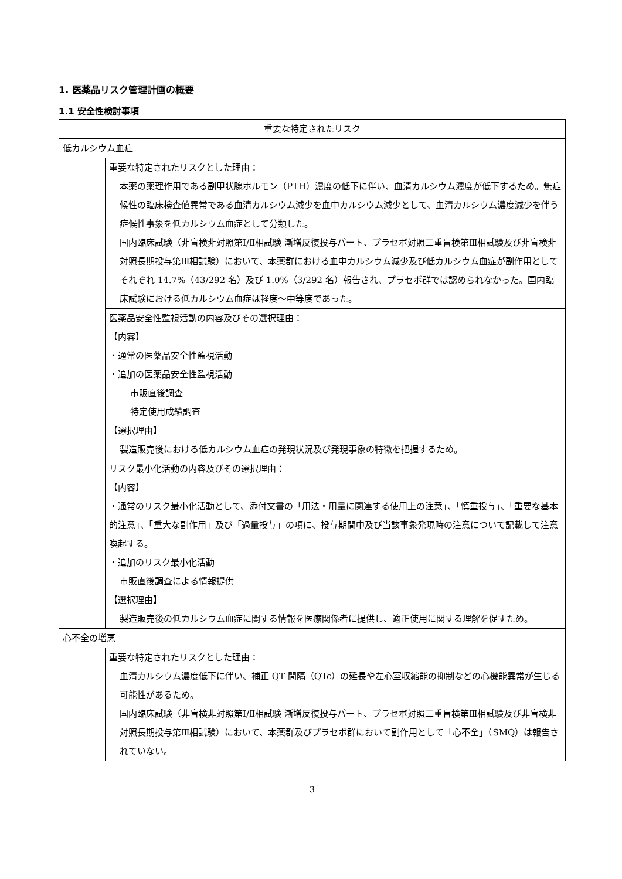1. 医薬品リスク管理計画の概要
1.1 安全性検討事項
| 重要な特定されたリスク | |
| 低カルシウム血症 | |
| | 重要な特定されたリスクとした理由： 本薬の薬理作用である副甲状腺ホルモン（PTH）濃度の低下に伴い、血清カルシウム濃度が低下するため。無症候性の臨床検査値異常である血清カルシウム減少を血中カルシウム減少として、血清カルシウム濃度減少を伴う症候性事象を低カルシウム血症として分類した。 国内臨床試験（非盲検非対照第Ⅰ/Ⅱ相試験 漸増反復投与パート、プラセボ対照二重盲検第Ⅲ相試験及び非盲検非対照長期投与第Ⅲ相試験）において、本薬群における血中カルシウム減少及び低カルシウム血症が副作用としてそれぞれ 14.7%（43/292 名）及び 1.0%（3/292 名）報告され、プラセボ群では認められなかった。国内臨床試験における低カルシウム血症は軽度～中等度であった。 |
| | 医薬品安全性監視活動の内容及びその選択理由： 【内容】 ・通常の医薬品安全性監視活動 ・追加の医薬品安全性監視活動 市販直後調査 特定使用成績調査 【選択理由】 製造販売後における低カルシウム血症の発現状況及び発現事象の特徴を把握するため。 |
| | リスク最小化活動の内容及びその選択理由： 【内容】 ・通常のリスク最小化活動として、添付文書の「用法・用量に関連する使用上の注意」、「慎重投与」、「重要な基本的注意」、「重大な副作用」及び「過量投与」の項に、投与期間中及び当該事象発現時の注意について記載して注意喚起する。 ・追加のリスク最小化活動 市販直後調査による情報提供 【選択理由】 製造販売後の低カルシウム血症に関する情報を医療関係者に提供し、適正使用に関する理解を促すため。 |
| 心不全の増悪 | |
| | 重要な特定されたリスクとした理由： 血清カルシウム濃度低下に伴い、補正 QT 間隔（QTc）の延長や左心室収縮能の抑制などの心機能異常が生じる可能性があるため。 国内臨床試験（非盲検非対照第Ⅰ/Ⅱ相試験 漸増反復投与パート、プラセボ対照二重盲検第Ⅲ相試験及び非盲検非対照長期投与第Ⅲ相試験）において、本薬群及びプラセボ群において副作用として「心不全」（SMQ）は報告されていない。 |
3